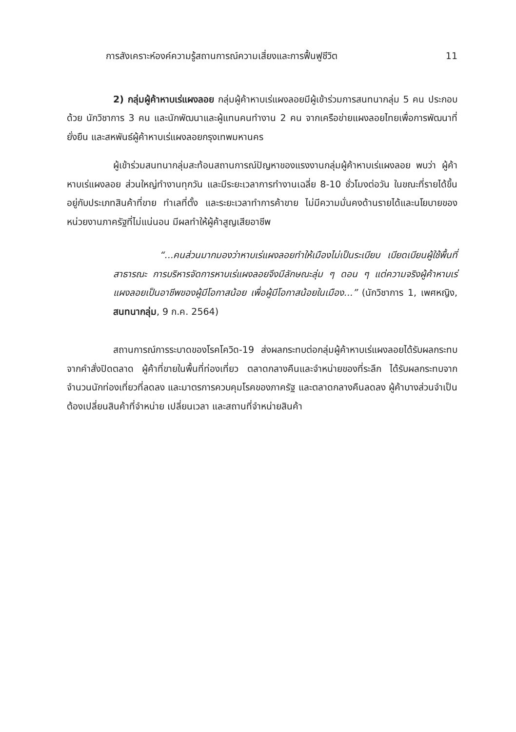การสังเคราะห์องค์ความรู้สถานการณ์ความเสี่ยงและการฟื้นฟูชีวิต 11
2) กลุ่มผู้ค้าหาบเร่แผงลอย กลุ่มผู้ค้าหาบเร่แผงลอยมีผู้เข้าร่วมการสนทนากลุ่ม 5 คน ประกอบด้วย นักวิชาการ 3 คน และนักพัฒนาและผู้แทนคนทำงาน 2 คน จากเครือข่ายแผงลอยไทยเพื่อการพัฒนาที่ยั่งยืน และสหพันธ์ผู้ค้าหาบเร่แผงลอยกรุงเทพมหานคร
ผู้เข้าร่วมสนทนากลุ่มสะท้อนสถานการณ์ปัญหาของแรงงานกลุ่มผู้ค้าหาบเร่แผงลอย พบว่า ผู้ค้าหาบเร่แผงลอย ส่วนใหญ่ทำงานทุกวัน และมีระยะเวลาการทำงานเฉลี่ย 8-10 ชั่วโมงต่อวัน ในขณะที่รายได้ขึ้นอยู่กับประเภทสินค้าที่ขาย ทำเลที่ตั้ง และระยะเวลาทำการค้าขาย ไม่มีความมั่นคงด้านรายได้และนโยบายของหน่วยงานภาครัฐที่ไม่แน่นอน มีผลทำให้ผู้ค้าสูญเสียอาชีพ
“...คนส่วนมากมองว่าหาบเร่แผงลอยทำให้เมืองไม่เป็นระเบียบ เบียดเบียนผู้ใช้พื้นที่สาธารณะ การบริหารจัดการหาบเร่แผงลอยจึงมีลักษณะลุ่ม ๆ ดอน ๆ แต่ความจริงผู้ค้าหาบเร่แผงลอยเป็นอาชีพของผู้มีโอกาสน้อย เพื่อผู้มีโอกาสน้อยในเมือง...” (นักวิชาการ 1, เพศหญิง, สนทนากลุ่ม, 9 ก.ค. 2564)
สถานการณ์การระบาดของโรคโควิด-19 ส่งผลกระทบต่อกลุ่มผู้ค้าหาบเร่แผงลอยได้รับผลกระทบจากคำสั่งปิดตลาด ผู้ค้าที่ขายในพื้นที่ท่องเที่ยว ตลาดกลางคืนและจำหน่ายของที่ระลึก ได้รับผลกระทบจากจำนวนนักท่องเที่ยวที่ลดลง และมาตรการควบคุมโรคของภาครัฐ และตลาดกลางคืนลดลง ผู้ค้าบางส่วนจำเป็นต้องเปลี่ยนสินค้าที่จำหน่าย เปลี่ยนเวลา และสถานที่จำหน่ายสินค้า